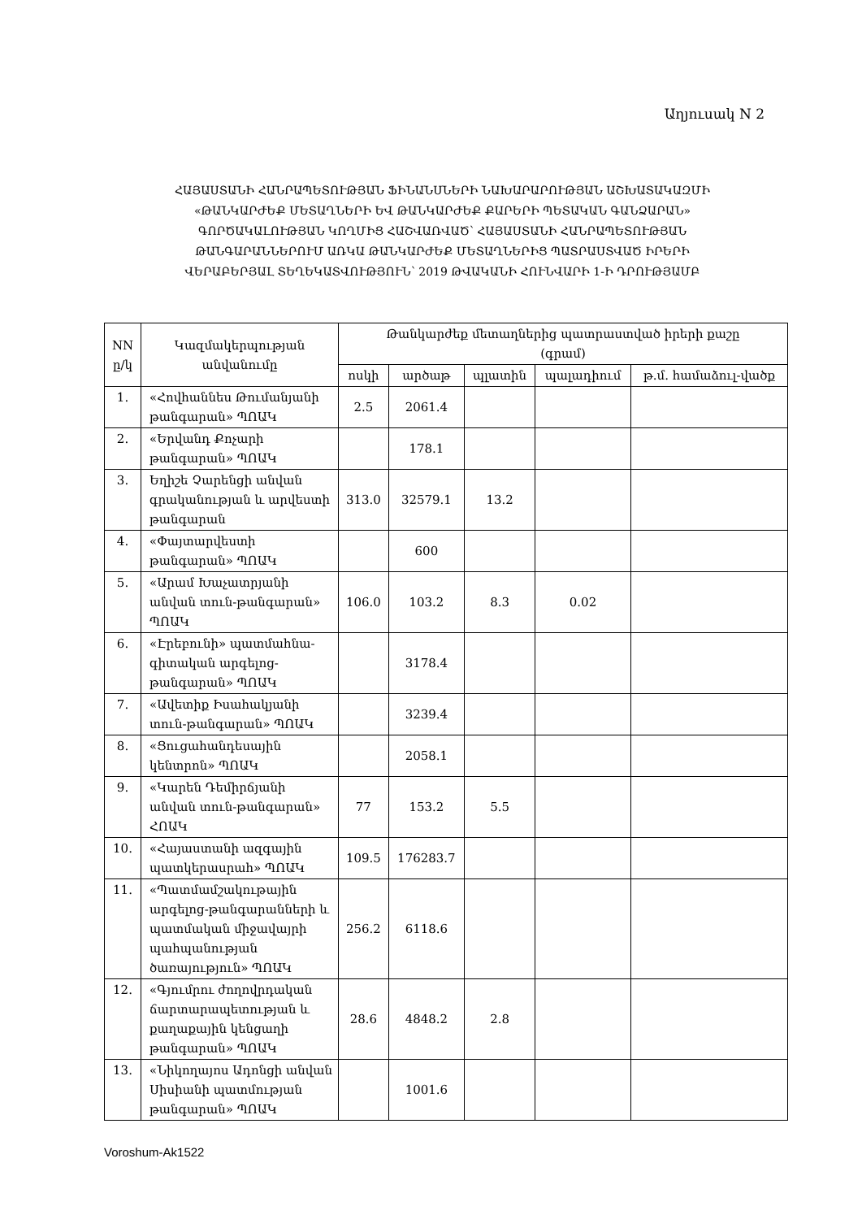Աղյուսակ N 2
ՀԱՅԱՍՏԱՆԻ ՀԱՆՐԱՊԵՏՈՒԹՅԱՆ ՖԻՆԱՆՍՆԵՐԻ ՆԱԽԱՐԱՐՈՒԹՅԱՆ ԱՇԽԱՏԱԿԱԶՄԻ
«ԹԱՆԿԱՐԺԵՔ ՄԵՏԱՂՆԵՐԻ ԵՎ ԹԱՆԿԱՐԺԵՔ ՔԱՐԵՐԻ ՊԵՏԱԿԱՆ ԳԱՆՁԱՐԱՆ»
ԳՈՐԾԱԿԱԼՈՒԹՅԱՆ ԿՈՂՄԻՑ ՀԱՇՎԱՌՎԱԾ՝ ՀԱՅԱՍՏԱՆԻ ՀԱՆՐԱՊԵՏՈՒԹՅԱՆ
ԹԱՆԳԱՐԱՆՆԵՐՈՒՄ ԱՌԿԱ ԹԱՆԿԱՐԺԵՔ ՄԵՏԱՂՆԵՐԻՑ ՊԱՏՐԱՍՏՎԱԾ ԻՐԵՐԻ
ՎԵՐԱԲԵՐՅԱԼ ՏԵՂԵԿԱՏՎՈՒԹՅՈՒՆ՝ 2019 ԹՎԱԿԱՆԻ ՀՈՒՆՎԱՐԻ 1-Ի ԴՐՈՒԹՅԱՄԲ
| NN ը/կ | Կազմակերպության անվանումը | Թանկարժեք մետաղներից պատրաստված իրերի քաշը (գրամ) | | | | |
| --- | --- | --- | --- | --- | --- | --- |
| | | ոսկի | արծաթ | պլատին | պալադիում | թ.մ. համաձուլ-վածք |
| 1. | «Հովհաննես Թումանյանի թանգարան» ՊՈԱԿ | 2.5 | 2061.4 | | | |
| 2. | «Երվանդ Քոչարի թանգարան» ՊՈԱԿ | | 178.1 | | | |
| 3. | Եղիշե Չարենցի անվան գրականության և արվեստի թանգարան | 313.0 | 32579.1 | 13.2 | | |
| 4. | «Փայտարվեստի թանգարան» ՊՈԱԿ | | 600 | | | |
| 5. | «Արամ Խաչատրյանի անվան տուն-թանգարան» ՊՈԱԿ | 106.0 | 103.2 | 8.3 | 0.02 | |
| 6. | «Էրեբունի» պատմահնա-գիտական արգելոց-թանգարան» ՊՈԱԿ | | 3178.4 | | | |
| 7. | «Ավետիք Իսահակյանի տուն-թանգարան» ՊՈԱԿ | | 3239.4 | | | |
| 8. | «Ցուցահանդեսային կենտրոն» ՊՈԱԿ | | 2058.1 | | | |
| 9. | «Կարեն Դեմիրճյանի անվան տուն-թանգարան» ՀՈԱԿ | 77 | 153.2 | 5.5 | | |
| 10. | «Հայաստանի ազգային պատկերասրահ» ՊՈԱԿ | 109.5 | 176283.7 | | | |
| 11. | «Պատմամշակութային արգելոց-թանգարանների և պատմական միջավայրի պահպանության ծառայություն» ՊՈԱԿ | 256.2 | 6118.6 | | | |
| 12. | «Գյումրու ժողովրդական ճարտարապետության և քաղաքային կենցաղի թանգարան» ՊՈԱԿ | 28.6 | 4848.2 | 2.8 | | |
| 13. | «Նիկողայոս Ադոնցի անվան Սիսիանի պատմության թանգարան» ՊՈԱԿ | | 1001.6 | | | |
Voroshum-Ak1522